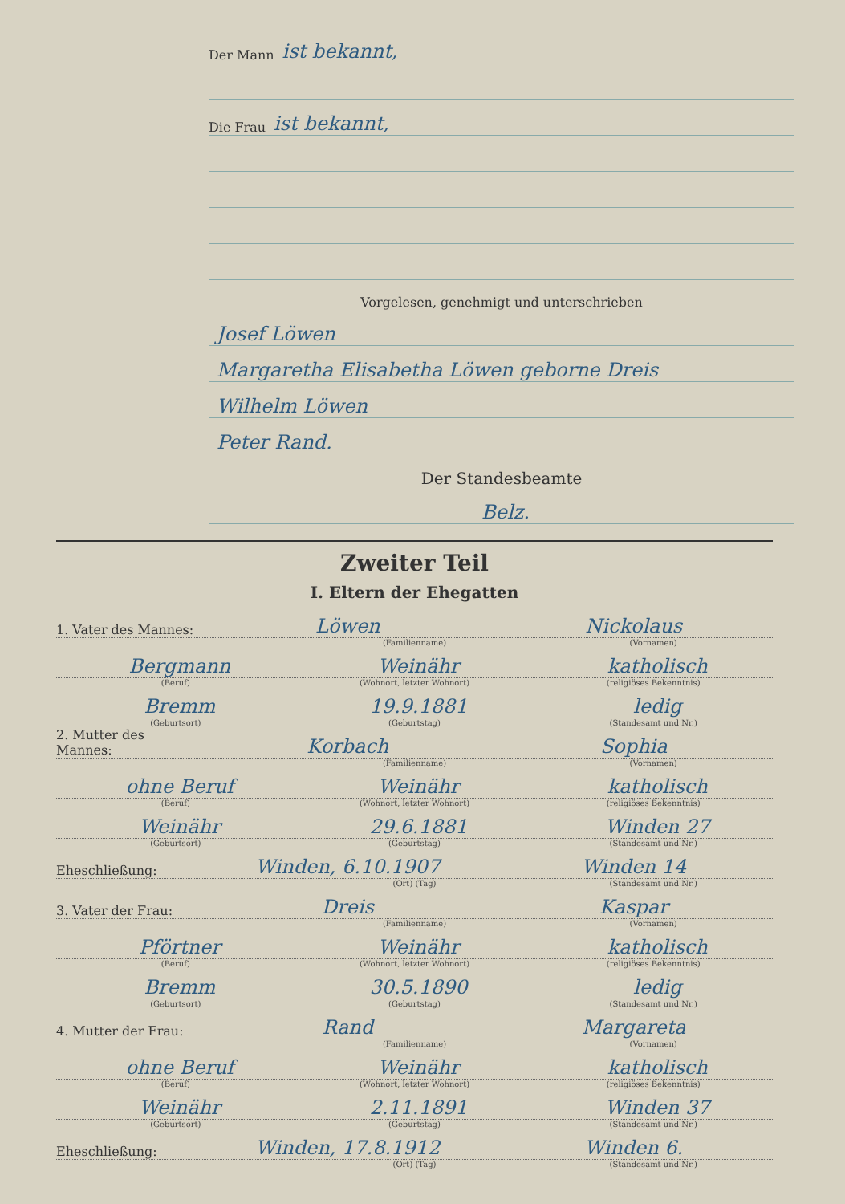Der Mann ist bekannt,
Die Frau ist bekannt,
Vorgelesen, genehmigt und unterschrieben
Josef Löwen
Margaretha Elisabetha Löwen geborne Dreis
Wilhelm Löwen
Peter Rand.
Der Standesbeamte
Belz.
Zweiter Teil
I. Eltern der Ehegatten
1. Vater des Mannes: Löwen Nickolaus
(Familienname) (Vornamen)
Bergmann Weinähr katholisch
(Beruf) (Wohnort, letzter Wohnort) (religiöses Bekenntnis)
Bremm 19.9.1881 ledig
(Geburtsort) (Geburtstag) (Standesamt und Nr.)
2. Mutter des Mannes: Korbach Sophia
(Familienname) (Vornamen)
ohne Beruf Weinähr katholisch
(Beruf) (Wohnort, letzter Wohnort) (religiöses Bekenntnis)
Weinähr 29.6.1881 Winden 27
(Geburtsort) (Geburtstag) (Standesamt und Nr.)
Eheschließung: Winden, 6.10.1907 Winden 14
(Ort) (Tag) (Standesamt und Nr.)
3. Vater der Frau: Dreis Kaspar
(Familienname) (Vornamen)
Pförtner Weinähr katholisch
(Beruf) (Wohnort, letzter Wohnort) (religiöses Bekenntnis)
Bremm 30.5.1890 ledig
(Geburtsort) (Geburtstag) (Standesamt und Nr.)
4. Mutter der Frau: Rand Margareta
(Familienname) (Vornamen)
ohne Beruf Weinähr katholisch
(Beruf) (Wohnort, letzter Wohnort) (religiöses Bekenntnis)
Weinähr 2.11.1891 Winden 37
(Geburtsort) (Geburtstag) (Standesamt und Nr.)
Eheschließung: Winden, 17.8.1912 Winden 6.
(Ort) (Tag) (Standesamt und Nr.)